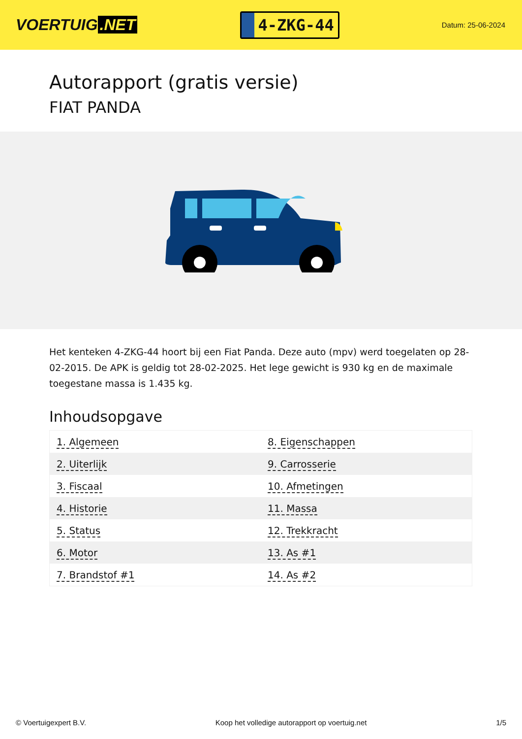VOERTUIG.NET
4-ZKG-44
Datum: 25-06-2024
Autorapport (gratis versie)
FIAT PANDA
Het kenteken 4-ZKG-44 hoort bij een Fiat Panda. Deze auto (mpv) werd toegelaten op 28-02-2015. De APK is geldig tot 28-02-2025. Het lege gewicht is 930 kg en de maximale toegestane massa is 1.435 kg.
Inhoudsopgave
| 1. Algemeen | 8. Eigenschappen |
| 2. Uiterlijk | 9. Carrosserie |
| 3. Fiscaal | 10. Afmetingen |
| 4. Historie | 11. Massa |
| 5. Status | 12. Trekkracht |
| 6. Motor | 13. As #1 |
| 7. Brandstof #1 | 14. As #2 |
© Voertuigexpert B.V. Koop het volledige autorapport op voertuig.net 1/5